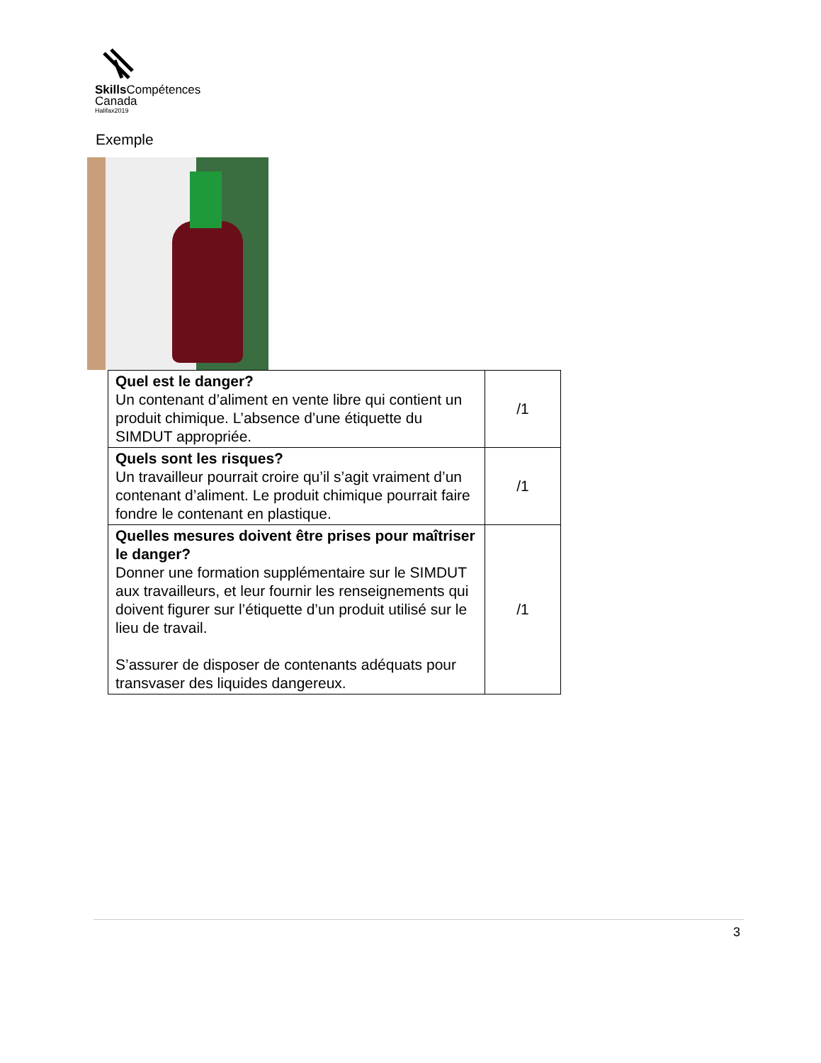Skills Compétences
Canada
Halifax2019
Exemple
| Quel est le danger? Un contenant d’aliment en vente libre qui contient un produit chimique. L’absence d’une étiquette du SIMDUT appropriée. | /1 |
| Quels sont les risques? Un travailleur pourrait croire qu’il s’agit vraiment d’un contenant d’aliment. Le produit chimique pourrait faire fondre le contenant en plastique. | /1 |
| Quelles mesures doivent être prises pour maîtriser le danger? Donner une formation supplémentaire sur le SIMDUT aux travailleurs, et leur fournir les renseignements qui doivent figurer sur l’étiquette d’un produit utilisé sur le lieu de travail. S’assurer de disposer de contenants adéquats pour transvaser des liquides dangereux. | /1 |
3